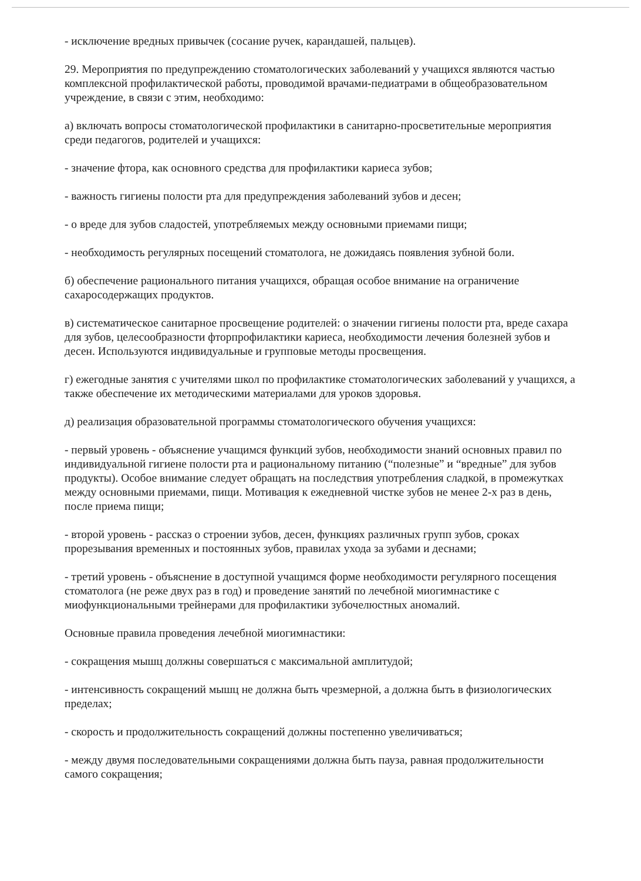- исключение вредных привычек (сосание ручек, карандашей, пальцев).
29. Мероприятия по предупреждению стоматологических заболеваний у учащихся являются частью комплексной профилактической работы, проводимой врачами-педиатрами в общеобразовательном учреждение, в связи с этим, необходимо:
а) включать вопросы стоматологической профилактики в санитарно-просветительные мероприятия среди педагогов, родителей и учащихся:
- значение фтора, как основного средства для профилактики кариеса зубов;
- важность гигиены полости рта для предупреждения заболеваний зубов и десен;
- о вреде для зубов сладостей, употребляемых между основными приемами пищи;
- необходимость регулярных посещений стоматолога, не дожидаясь появления зубной боли.
б) обеспечение рационального питания учащихся, обращая особое внимание на ограничение сахаросодержащих продуктов.
в) систематическое санитарное просвещение родителей: о значении гигиены полости рта, вреде сахара для зубов, целесообразности фторпрофилактики кариеса, необходимости лечения болезней зубов и десен. Используются индивидуальные и групповые методы просвещения.
г) ежегодные занятия с учителями школ по профилактике стоматологических заболеваний у учащихся, а также обеспечение их методическими материалами для уроков здоровья.
д) реализация образовательной программы стоматологического обучения учащихся:
- первый уровень - объяснение учащимся функций зубов, необходимости знаний основных правил по индивидуальной гигиене полости рта и рациональному питанию (“полезные” и “вредные” для зубов продукты). Особое внимание следует обращать на последствия употребления сладкой, в промежутках между основными приемами, пищи. Мотивация к ежедневной чистке зубов не менее 2-х раз в день, после приема пищи;
- второй уровень - рассказ о строении зубов, десен, функциях различных групп зубов, сроках прорезывания временных и постоянных зубов, правилах ухода за зубами и деснами;
- третий уровень - объяснение в доступной учащимся форме необходимости регулярного посещения стоматолога (не реже двух раз в год) и проведение занятий по лечебной миогимнастике с миофункциональными трейнерами для профилактики зубочелюстных аномалий.
Основные правила проведения лечебной миогимнастики:
- сокращения мышц должны совершаться с максимальной амплитудой;
- интенсивность сокращений мышц не должна быть чрезмерной, а должна быть в физиологических пределах;
- скорость и продолжительность сокращений должны постепенно увеличиваться;
- между двумя последовательными сокращениями должна быть пауза, равная продолжительности самого сокращения;